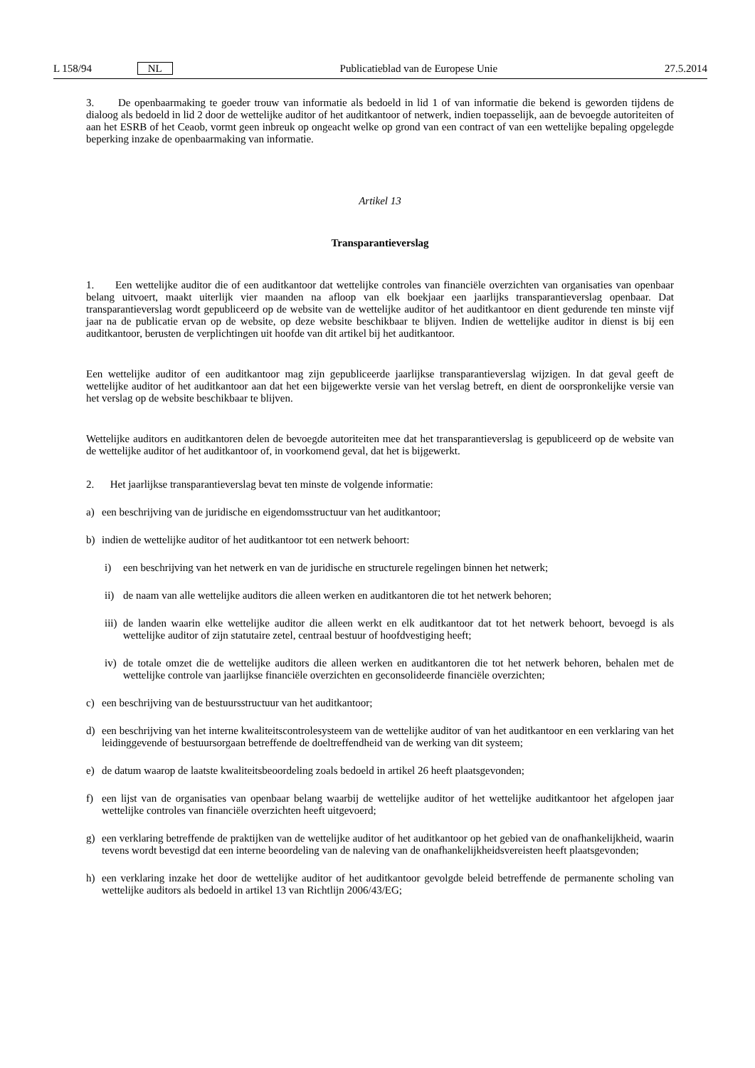L 158/94 NL Publicatieblad van de Europese Unie 27.5.2014
3. De openbaarmaking te goeder trouw van informatie als bedoeld in lid 1 of van informatie die bekend is geworden tijdens de dialoog als bedoeld in lid 2 door de wettelijke auditor of het auditkantoor of netwerk, indien toepasselijk, aan de bevoegde autoriteiten of aan het ESRB of het Ceaob, vormt geen inbreuk op ongeacht welke op grond van een contract of van een wettelijke bepaling opgelegde beperking inzake de openbaarmaking van informatie.
Artikel 13
Transparantieverslag
1. Een wettelijke auditor die of een auditkantoor dat wettelijke controles van financiële overzichten van organisaties van openbaar belang uitvoert, maakt uiterlijk vier maanden na afloop van elk boekjaar een jaarlijks transparantieverslag openbaar. Dat transparantieverslag wordt gepubliceerd op de website van de wettelijke auditor of het auditkantoor en dient gedurende ten minste vijf jaar na de publicatie ervan op de website, op deze website beschikbaar te blijven. Indien de wettelijke auditor in dienst is bij een auditkantoor, berusten de verplichtingen uit hoofde van dit artikel bij het auditkantoor.
Een wettelijke auditor of een auditkantoor mag zijn gepubliceerde jaarlijkse transparantieverslag wijzigen. In dat geval geeft de wettelijke auditor of het auditkantoor aan dat het een bijgewerkte versie van het verslag betreft, en dient de oorspronkelijke versie van het verslag op de website beschikbaar te blijven.
Wettelijke auditors en auditkantoren delen de bevoegde autoriteiten mee dat het transparantieverslag is gepubliceerd op de website van de wettelijke auditor of het auditkantoor of, in voorkomend geval, dat het is bijgewerkt.
2. Het jaarlijkse transparantieverslag bevat ten minste de volgende informatie:
a) een beschrijving van de juridische en eigendomsstructuur van het auditkantoor;
b) indien de wettelijke auditor of het auditkantoor tot een netwerk behoort:
i) een beschrijving van het netwerk en van de juridische en structurele regelingen binnen het netwerk;
ii) de naam van alle wettelijke auditors die alleen werken en auditkantoren die tot het netwerk behoren;
iii) de landen waarin elke wettelijke auditor die alleen werkt en elk auditkantoor dat tot het netwerk behoort, bevoegd is als wettelijke auditor of zijn statutaire zetel, centraal bestuur of hoofdvestiging heeft;
iv) de totale omzet die de wettelijke auditors die alleen werken en auditkantoren die tot het netwerk behoren, behalen met de wettelijke controle van jaarlijkse financiële overzichten en geconsolideerde financiële overzichten;
c) een beschrijving van de bestuursstructuur van het auditkantoor;
d) een beschrijving van het interne kwaliteitscontrolesysteem van de wettelijke auditor of van het auditkantoor en een verklaring van het leidinggevende of bestuursorgaan betreffende de doeltreffendheid van de werking van dit systeem;
e) de datum waarop de laatste kwaliteitsbeoordeling zoals bedoeld in artikel 26 heeft plaatsgevonden;
f) een lijst van de organisaties van openbaar belang waarbij de wettelijke auditor of het wettelijke auditkantoor het afgelopen jaar wettelijke controles van financiële overzichten heeft uitgevoerd;
g) een verklaring betreffende de praktijken van de wettelijke auditor of het auditkantoor op het gebied van de onafhankelijkheid, waarin tevens wordt bevestigd dat een interne beoordeling van de naleving van de onafhankelijkheidsvereisten heeft plaatsgevonden;
h) een verklaring inzake het door de wettelijke auditor of het auditkantoor gevolgde beleid betreffende de permanente scholing van wettelijke auditors als bedoeld in artikel 13 van Richtlijn 2006/43/EG;